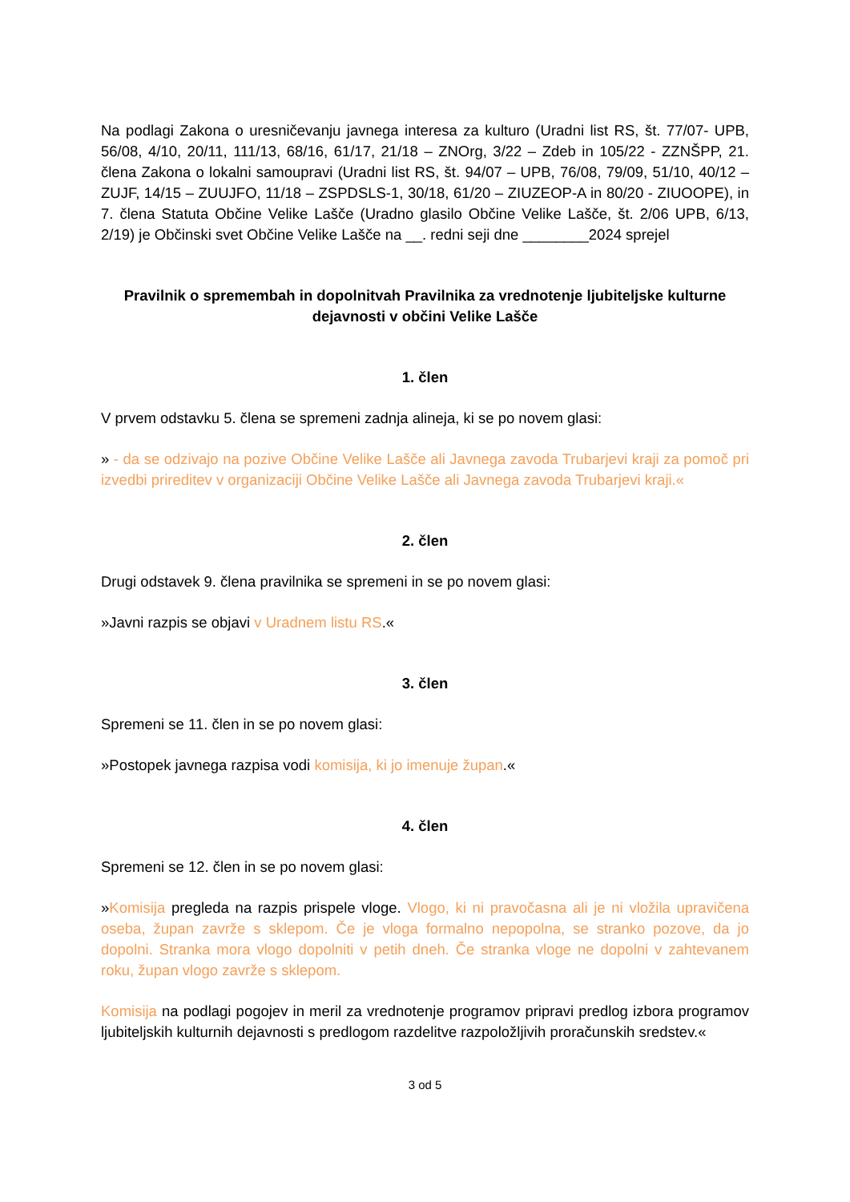Na podlagi Zakona o uresničevanju javnega interesa za kulturo (Uradni list RS, št. 77/07- UPB, 56/08, 4/10, 20/11, 111/13, 68/16, 61/17, 21/18 – ZNOrg, 3/22 – Zdeb in 105/22 - ZZNŠPP, 21. člena Zakona o lokalni samoupravi (Uradni list RS, št. 94/07 – UPB, 76/08, 79/09, 51/10, 40/12 – ZUJF, 14/15 – ZUUJFO, 11/18 – ZSPDSLS-1, 30/18, 61/20 – ZIUZEOP-A in 80/20 - ZIUOOPE), in 7. člena Statuta Občine Velike Lašče (Uradno glasilo Občine Velike Lašče, št. 2/06 UPB, 6/13, 2/19) je Občinski svet Občine Velike Lašče na __. redni seji dne ________2024 sprejel
Pravilnik o spremembah in dopolnitvah Pravilnika za vrednotenje ljubiteljske kulturne dejavnosti v občini Velike Lašče
1. člen
V prvem odstavku 5. člena se spremeni zadnja alineja, ki se po novem glasi:
» - da se odzivajo na pozive Občine Velike Lašče ali Javnega zavoda Trubarjevi kraji za pomoč pri izvedbi prireditev v organizaciji Občine Velike Lašče ali Javnega zavoda Trubarjevi kraji.«
2. člen
Drugi odstavek 9. člena pravilnika se spremeni in se po novem glasi:
»Javni razpis se objavi v Uradnem listu RS.«
3. člen
Spremeni se 11. člen in se po novem glasi:
»Postopek javnega razpisa vodi komisija, ki jo imenuje župan.«
4. člen
Spremeni se 12. člen in se po novem glasi:
»Komisija pregleda na razpis prispele vloge. Vlogo, ki ni pravočasna ali je ni vložila upravičena oseba, župan zavrže s sklepom. Če je vloga formalno nepopolna, se stranko pozove, da jo dopolni. Stranka mora vlogo dopolniti v petih dneh. Če stranka vloge ne dopolni v zahtevanem roku, župan vlogo zavrže s sklepom.
Komisija na podlagi pogojev in meril za vrednotenje programov pripravi predlog izbora programov ljubiteljskih kulturnih dejavnosti s predlogom razdelitve razpoložljivih proračunskih sredstev.«
3 od 5